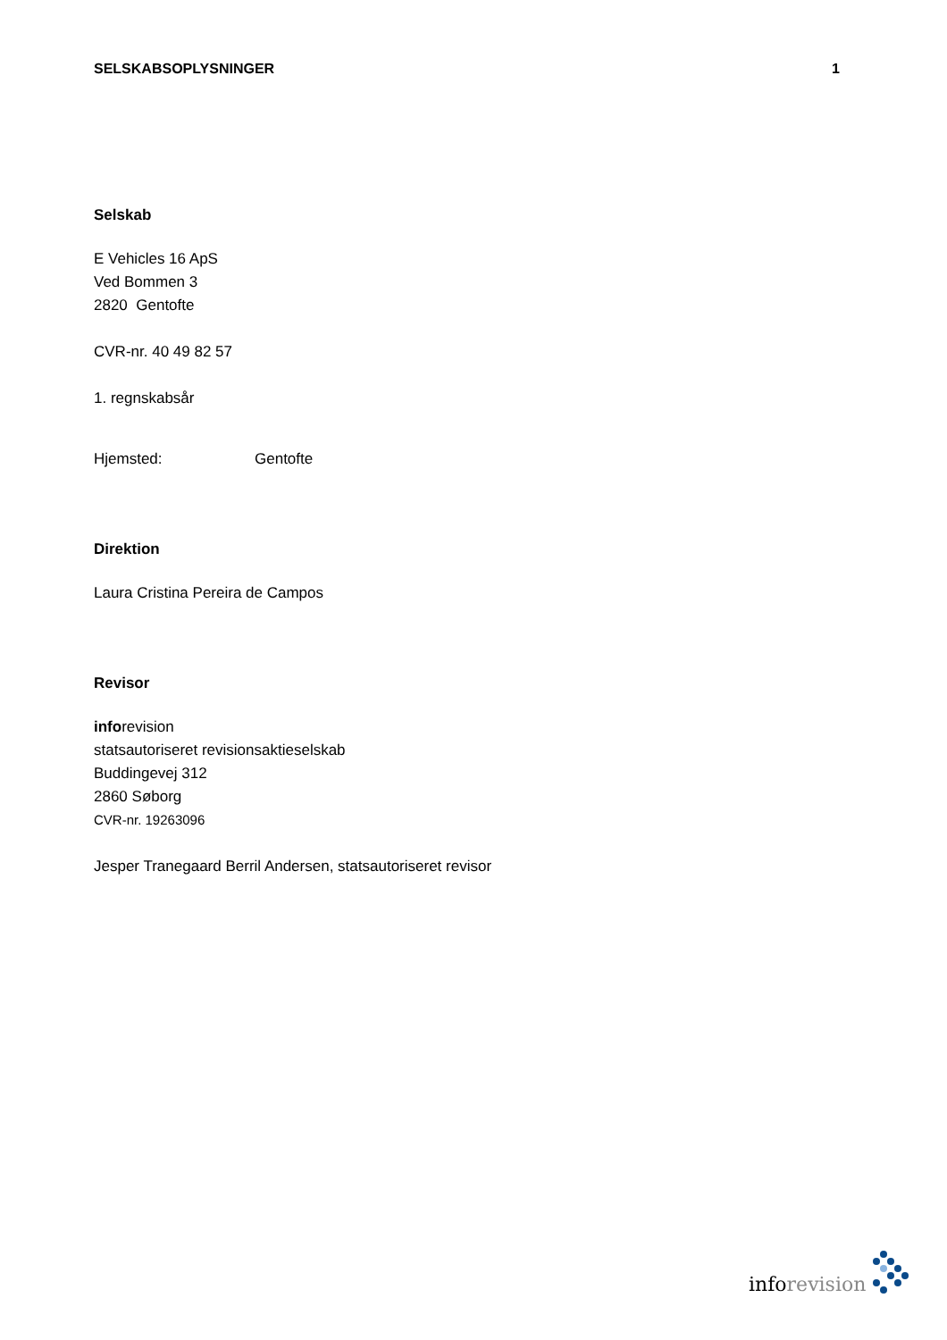SELSKABSOPLYSNINGER 1
Selskab
E Vehicles 16 ApS
Ved Bommen 3
2820 Gentofte
CVR-nr. 40 49 82 57
1. regnskabsår
Hjemsted: Gentofte
Direktion
Laura Cristina Pereira de Campos
Revisor
inforevision
statsautoriseret revisionsaktieselskab
Buddingevej 312
2860 Søborg
CVR-nr. 19263096
Jesper Tranegaard Berril Andersen, statsautoriseret revisor
info revision